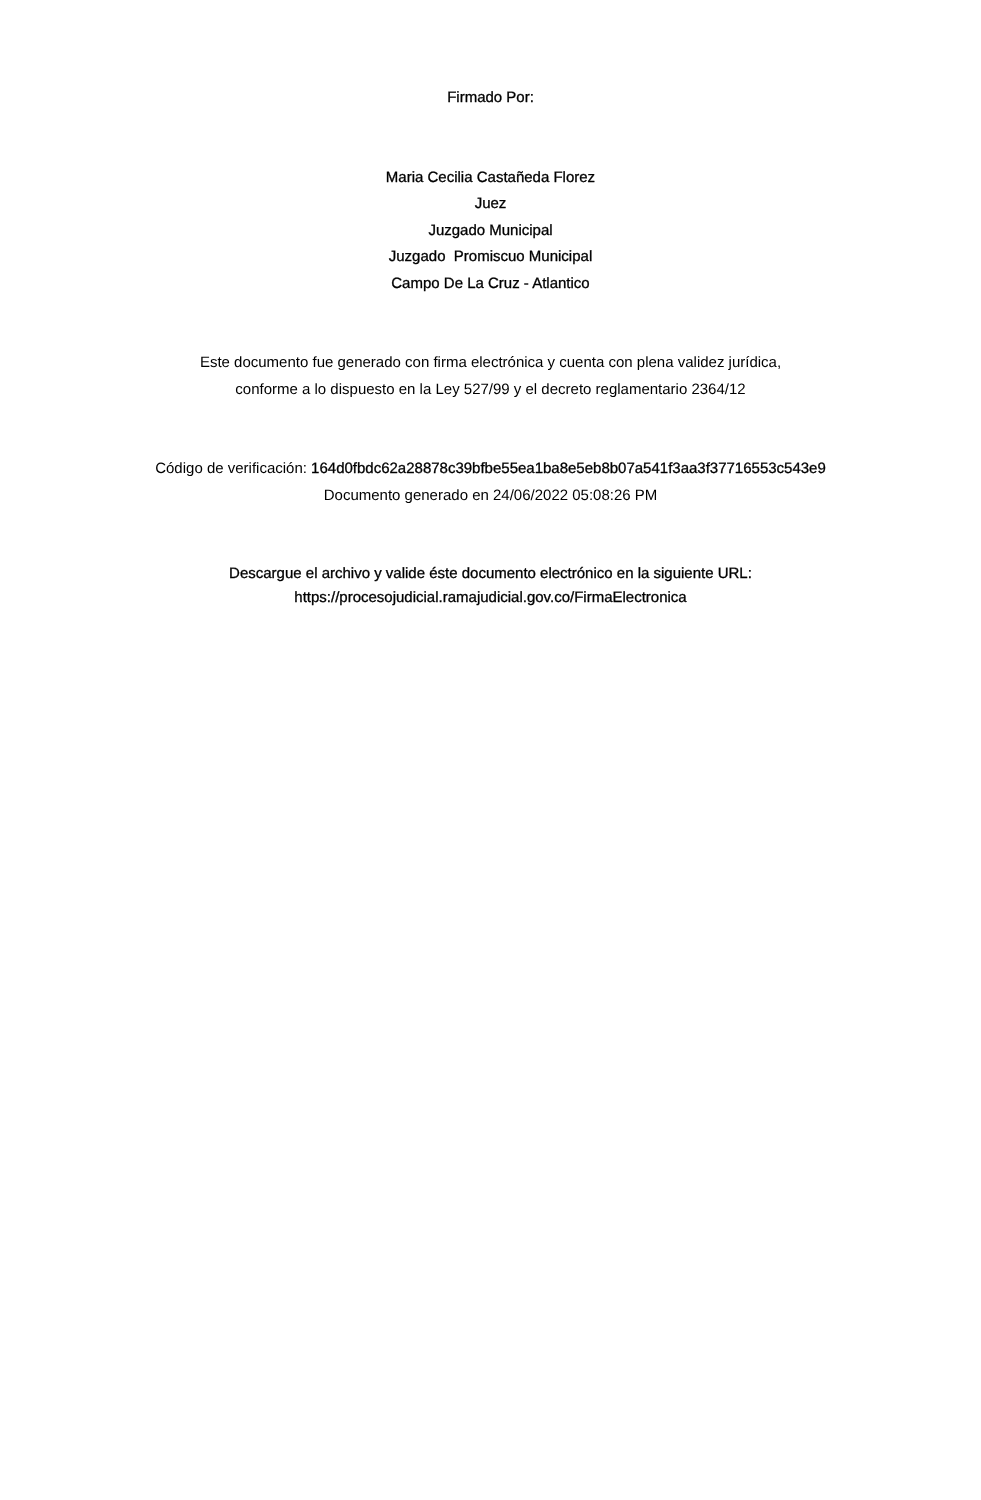Firmado Por:
Maria Cecilia Castañeda Florez
Juez
Juzgado Municipal
Juzgado Promiscuo Municipal
Campo De La Cruz - Atlantico
Este documento fue generado con firma electrónica y cuenta con plena validez jurídica,
conforme a lo dispuesto en la Ley 527/99 y el decreto reglamentario 2364/12
Código de verificación: 164d0fbdc62a28878c39bfbe55ea1ba8e5eb8b07a541f3aa3f37716553c543e9
Documento generado en 24/06/2022 05:08:26 PM
Descargue el archivo y valide éste documento electrónico en la siguiente URL:
https://procesojudicial.ramajudicial.gov.co/FirmaElectronica